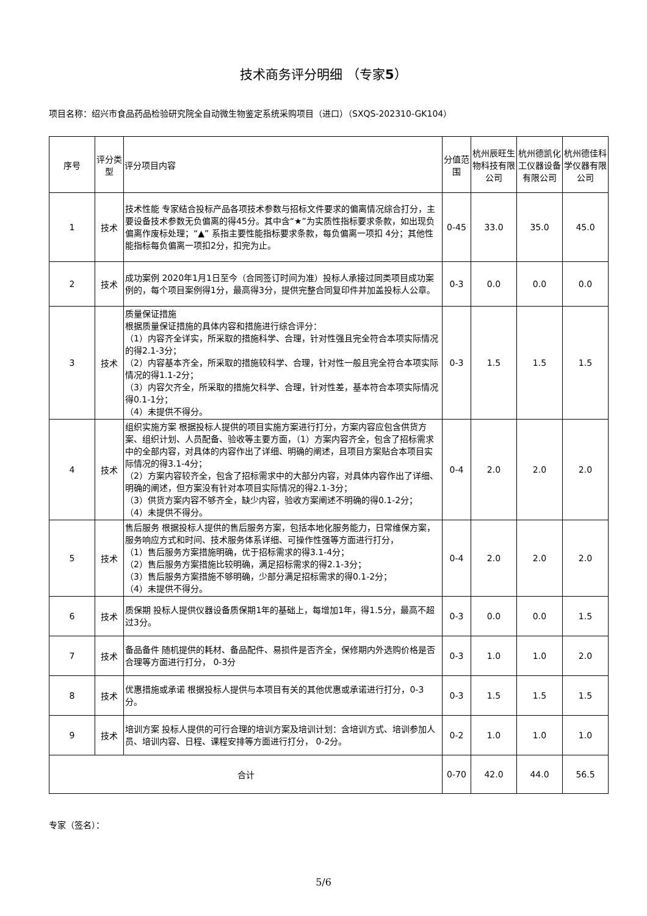技术商务评分明细 （专家5）
项目名称：绍兴市食品药品检验研究院全自动微生物鉴定系统采购项目（进口）（SXQS-202310-GK104）
| 序号 | 评分类型 | 评分项目内容 | 分值范围 | 杭州辰旺生物科技有限公司 | 杭州德凯化工仪器设备有限公司 | 杭州德佳科学仪器有限公司 |
| --- | --- | --- | --- | --- | --- | --- |
| 1 | 技术 | 技术性能 专家结合投标产品各项技术参数与招标文件要求的偏离情况综合打分，主要设备技术参数无负偏离的得45分。其中含“★”为实质性指标要求条款，如出现负偏离作废标处理；“▲” 系指主要性能指标要求条款，每负偏离一项扣 4分；其他性能指标每负偏离一项扣2分，扣完为止。 | 0-45 | 33.0 | 35.0 | 45.0 |
| 2 | 技术 | 成功案例 2020年1月1日至今（合同签订时间为准）投标人承接过同类项目成功案例的，每个项目案例得1分，最高得3分，提供完整合同复印件并加盖投标人公章。 | 0-3 | 0.0 | 0.0 | 0.0 |
| 3 | 技术 | 质量保证措施 根据质量保证措施的具体内容和措施进行综合评分： （1）内容齐全详实，所采取的措施科学、合理，针对性强且完全符合本项实际情况的得2.1-3分； （2）内容基本齐全，所采取的措施较科学、合理，针对性一般且完全符合本项实际情况的得1.1-2分； （3）内容欠齐全，所采取的措施欠科学、合理，针对性差，基本符合本项实际情况得0.1-1分； （4）未提供不得分。 | 0-3 | 1.5 | 1.5 | 1.5 |
| 4 | 技术 | 组织实施方案 根据投标人提供的项目实施方案进行打分，方案内容应包含供货方案、组织计划、人员配备、验收等主要方面，（1）方案内容齐全，包含了招标需求中的全部内容，对具体的内容作出了详细、明确的阐述，且项目方案贴合本项目实际情况的得3.1-4分； （2）方案内容较齐全，包含了招标需求中的大部分内容，对具体内容作出了详细、明确的阐述，但方案没有针对本项目实际情况的得2.1-3分； （3）供货方案内容不够齐全，缺少内容，验收方案阐述不明确的得0.1-2分； （4）未提供不得分。 | 0-4 | 2.0 | 2.0 | 2.0 |
| 5 | 技术 | 售后服务 根据投标人提供的售后服务方案，包括本地化服务能力，日常维保方案，服务响应方式和时间、技术服务体系详细、可操作性强等方面进行打分， （1）售后服务方案措施明确，优于招标需求的得3.1-4分； （2）售后服务方案措施比较明确，满足招标需求的得2.1-3分； （3）售后服务方案措施不够明确，少部分满足招标需求的得0.1-2分； （4）未提供不得分。 | 0-4 | 2.0 | 2.0 | 2.0 |
| 6 | 技术 | 质保期 投标人提供仪器设备质保期1年的基础上，每增加1年，得1.5分，最高不超过3分。 | 0-3 | 0.0 | 0.0 | 1.5 |
| 7 | 技术 | 备品备件 随机提供的耗材、备品配件、易损件是否齐全，保修期内外选购价格是否合理等方面进行打分， 0-3分 | 0-3 | 1.0 | 1.0 | 2.0 |
| 8 | 技术 | 优惠措施或承诺 根据投标人提供与本项目有关的其他优惠或承诺进行打分，0-3分。 | 0-3 | 1.5 | 1.5 | 1.5 |
| 9 | 技术 | 培训方案 投标人提供的可行合理的培训方案及培训计划：含培训方式、培训参加人员、培训内容、日程、课程安排等方面进行打分， 0-2分。 | 0-2 | 1.0 | 1.0 | 1.0 |
| 合计 | | | 0-70 | 42.0 | 44.0 | 56.5 |
专家（签名）：
5/6